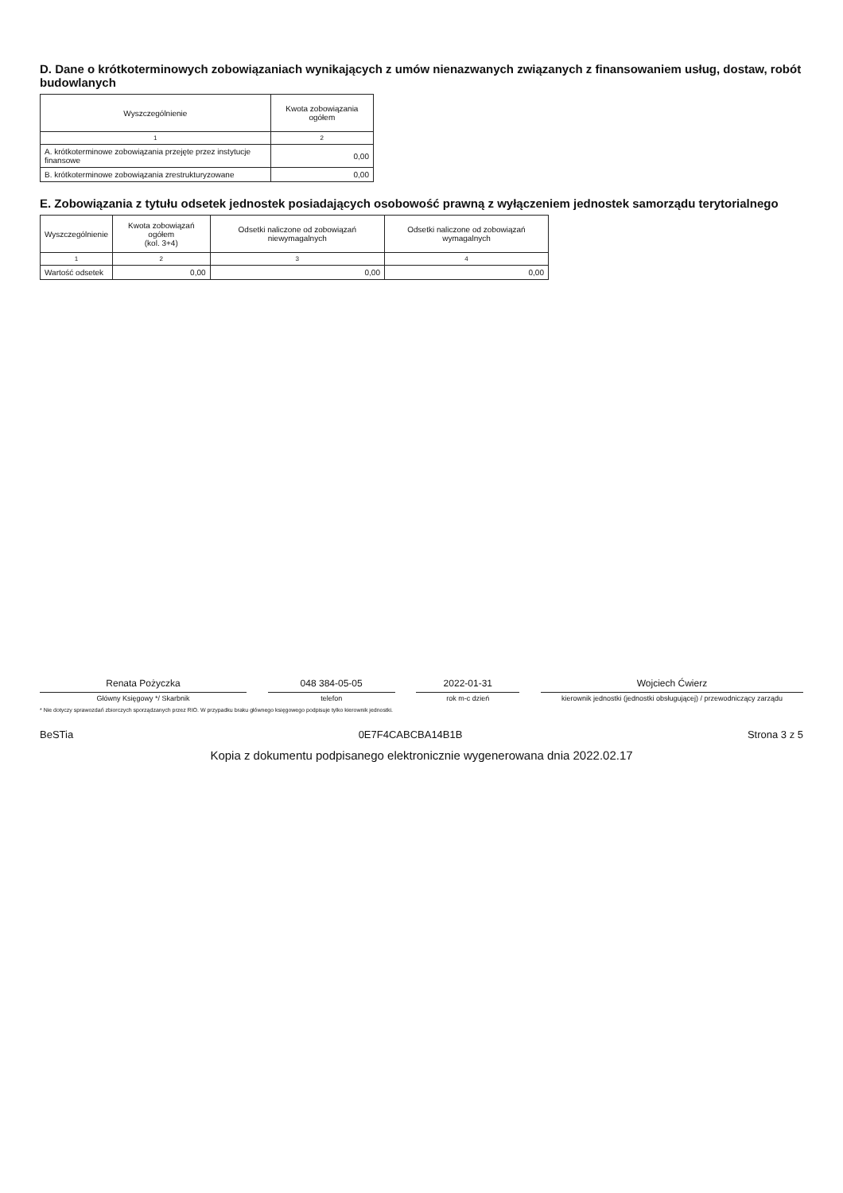D. Dane o krótkoterminowych zobowiązaniach wynikających z umów nienazwanych związanych z finansowaniem usług, dostaw, robót budowlanych
| Wyszczególnienie | Kwota zobowiązania ogółem |
| --- | --- |
| 1 | 2 |
| A. krótkoterminowe zobowiązania przejęte przez instytucje finansowe | 0,00 |
| B. krótkoterminowe zobowiązania zrestrukturyzowane | 0,00 |
E. Zobowiązania z tytułu odsetek jednostek posiadających osobowość prawną z wyłączeniem jednostek samorządu terytorialnego
| Wyszczególnienie | Kwota zobowiązań ogółem (kol. 3+4) | Odsetki naliczone od zobowiązań niewymagalnych | Odsetki naliczone od zobowiązań wymagalnych |
| --- | --- | --- | --- |
| 1 | 2 | 3 | 4 |
| Wartość odsetek | 0,00 | 0,00 | 0,00 |
Renata Pożyczka
Główny Księgowy */ Skarbnik
048 384-05-05
telefon
2022-01-31
rok m-c dzień
Wojciech Ćwierz
kierownik jednostki (jednostki obsługującej) / przewodniczący zarządu
* Nie dotyczy sprawozdań zbiorczych sporządzanych przez RIO. W przypadku braku głównego księgowego podpisuje tylko kierownik jednostki.
BeSTia 0E7F4CABCBA14B1B Strona 3 z 5
Kopia z dokumentu podpisanego elektronicznie wygenerowana dnia 2022.02.17